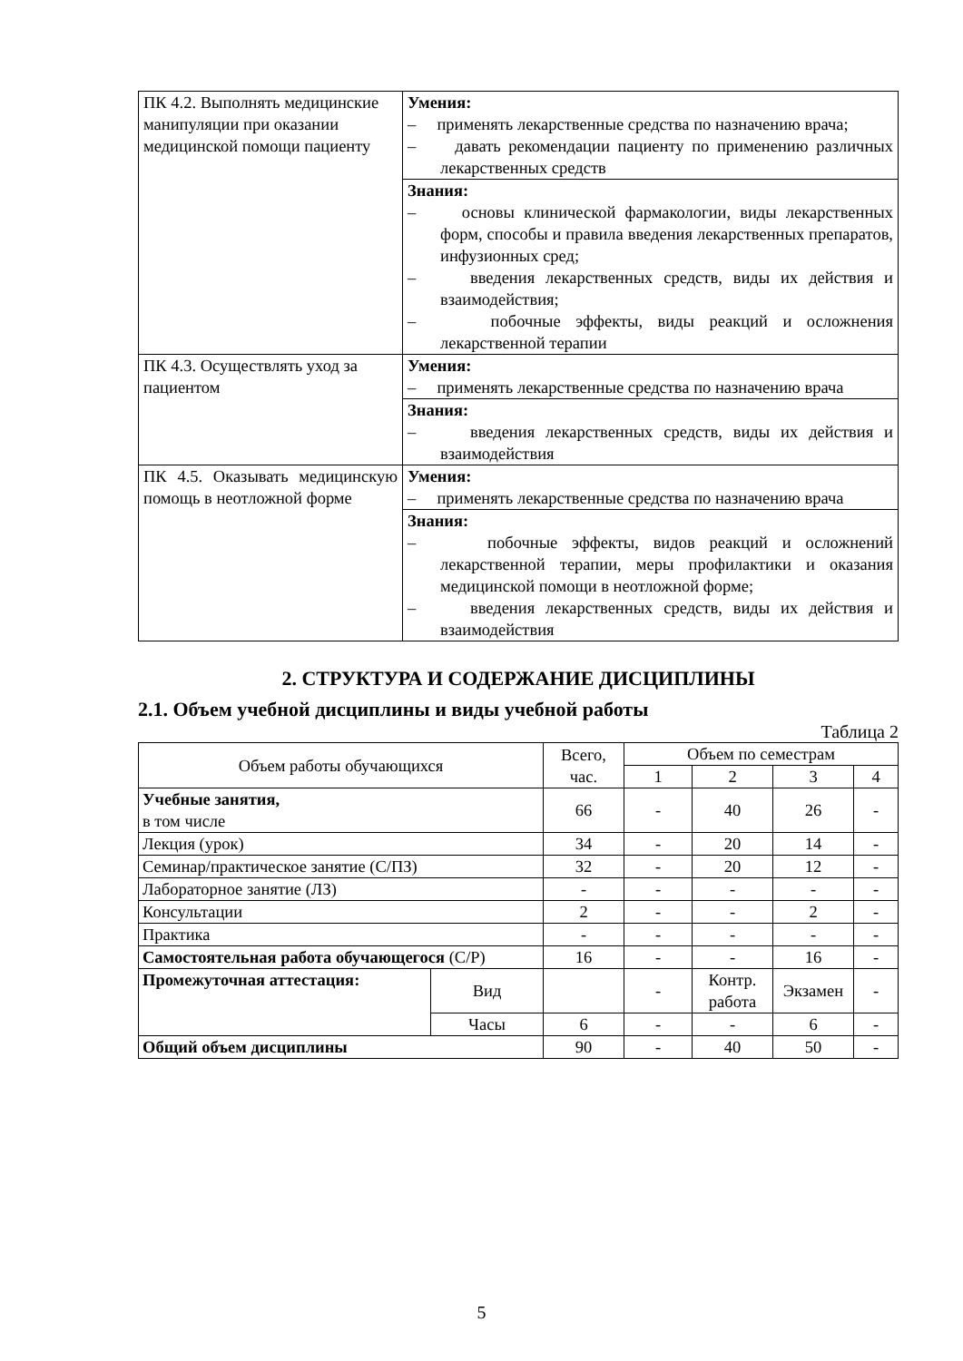| ПК 4.2. Выполнять медицинские манипуляции при оказании медицинской помощи пациенту | Умения: – применять лекарственные средства по назначению врача; – давать рекомендации пациенту по применению различных лекарственных средств |
| | Знания: – основы клинической фармакологии, виды лекарственных форм, способы и правила введения лекарственных препаратов, инфузионных сред; – введения лекарственных средств, виды их действия и взаимодействия; – побочные эффекты, виды реакций и осложнения лекарственной терапии |
| ПК 4.3. Осуществлять уход за пациентом | Умения: – применять лекарственные средства по назначению врача |
| | Знания: – введения лекарственных средств, виды их действия и взаимодействия |
| ПК 4.5. Оказывать медицинскую помощь в неотложной форме | Умения: – применять лекарственные средства по назначению врача |
| | Знания: – побочные эффекты, видов реакций и осложнений лекарственной терапии, меры профилактики и оказания медицинской помощи в неотложной форме; – введения лекарственных средств, виды их действия и взаимодействия |
2. СТРУКТУРА И СОДЕРЖАНИЕ ДИСЦИПЛИНЫ
2.1. Объем учебной дисциплины и виды учебной работы
Таблица 2
| Объем работы обучающихся | | Всего, час. | Объем по семестрам | | | |
| --- | --- | --- | --- | --- | --- | --- |
| | | | 1 | 2 | 3 | 4 |
| Учебные занятия, в том числе | | 66 | - | 40 | 26 | - |
| Лекция (урок) | | 34 | - | 20 | 14 | - |
| Семинар/практическое занятие (С/ПЗ) | | 32 | - | 20 | 12 | - |
| Лабораторное занятие (ЛЗ) | | - | - | - | - | - |
| Консультации | | 2 | - | - | 2 | - |
| Практика | | - | - | - | - | - |
| Самостоятельная работа обучающегося (С/Р) | | 16 | - | - | 16 | - |
| Промежуточная аттестация: | Вид | | - | Контр. работа | Экзамен | - |
| | Часы | 6 | - | - | 6 | - |
| Общий объем дисциплины | | 90 | - | 40 | 50 | - |
5